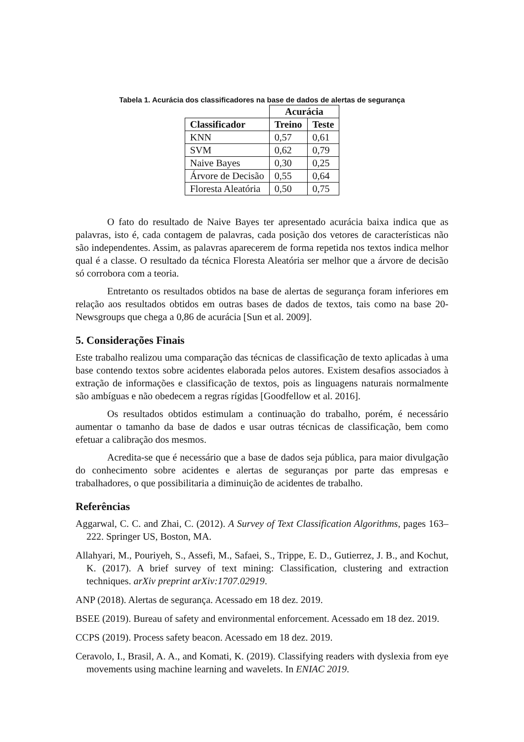Tabela 1. Acurácia dos classificadores na base de dados de alertas de segurança
| | Acurácia | |
| Classificador | Treino | Teste |
| KNN | 0,57 | 0,61 |
| SVM | 0,62 | 0,79 |
| Naive Bayes | 0,30 | 0,25 |
| Árvore de Decisão | 0,55 | 0,64 |
| Floresta Aleatória | 0,50 | 0,75 |
O fato do resultado de Naive Bayes ter apresentado acurácia baixa indica que as palavras, isto é, cada contagem de palavras, cada posição dos vetores de características não são independentes. Assim, as palavras aparecerem de forma repetida nos textos indica melhor qual é a classe. O resultado da técnica Floresta Aleatória ser melhor que a árvore de decisão só corrobora com a teoria.
Entretanto os resultados obtidos na base de alertas de segurança foram inferiores em relação aos resultados obtidos em outras bases de dados de textos, tais como na base 20-Newsgroups que chega a 0,86 de acurácia [Sun et al. 2009].
5. Considerações Finais
Este trabalho realizou uma comparação das técnicas de classificação de texto aplicadas à uma base contendo textos sobre acidentes elaborada pelos autores. Existem desafios associados à extração de informações e classificação de textos, pois as linguagens naturais normalmente são ambíguas e não obedecem a regras rígidas [Goodfellow et al. 2016].
Os resultados obtidos estimulam a continuação do trabalho, porém, é necessário aumentar o tamanho da base de dados e usar outras técnicas de classificação, bem como efetuar a calibração dos mesmos.
Acredita-se que é necessário que a base de dados seja pública, para maior divulgação do conhecimento sobre acidentes e alertas de seguranças por parte das empresas e trabalhadores, o que possibilitaria a diminuição de acidentes de trabalho.
Referências
Aggarwal, C. C. and Zhai, C. (2012). A Survey of Text Classification Algorithms, pages 163–222. Springer US, Boston, MA.
Allahyari, M., Pouriyeh, S., Assefi, M., Safaei, S., Trippe, E. D., Gutierrez, J. B., and Kochut, K. (2017). A brief survey of text mining: Classification, clustering and extraction techniques. arXiv preprint arXiv:1707.02919.
ANP (2018). Alertas de segurança. Acessado em 18 dez. 2019.
BSEE (2019). Bureau of safety and environmental enforcement. Acessado em 18 dez. 2019.
CCPS (2019). Process safety beacon. Acessado em 18 dez. 2019.
Ceravolo, I., Brasil, A. A., and Komati, K. (2019). Classifying readers with dyslexia from eye movements using machine learning and wavelets. In ENIAC 2019.